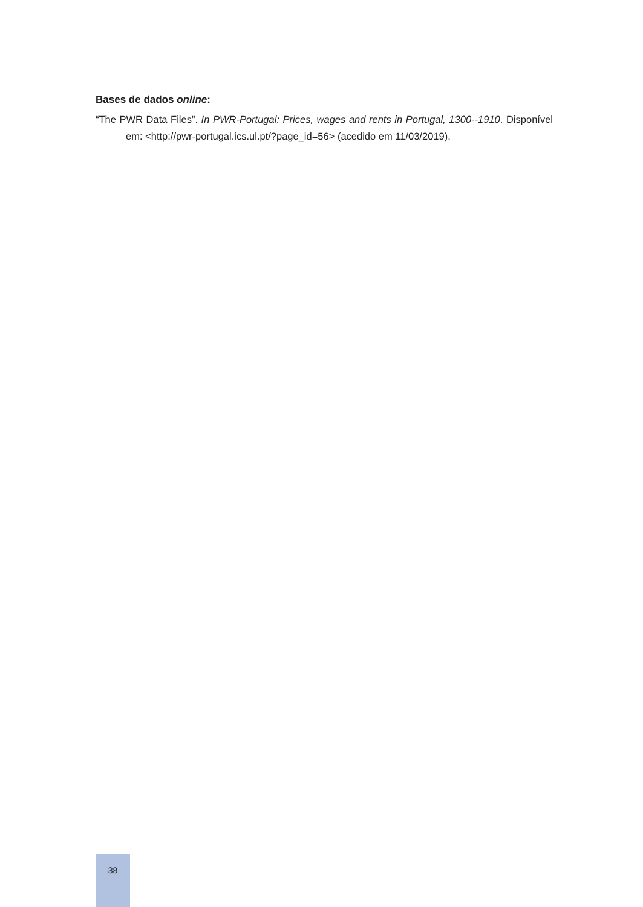Bases de dados online:
“The PWR Data Files”. In PWR-Portugal: Prices, wages and rents in Portugal, 1300--1910. Disponível em: <http://pwr-portugal.ics.ul.pt/?page_id=56> (acedido em 11/03/2019).
38